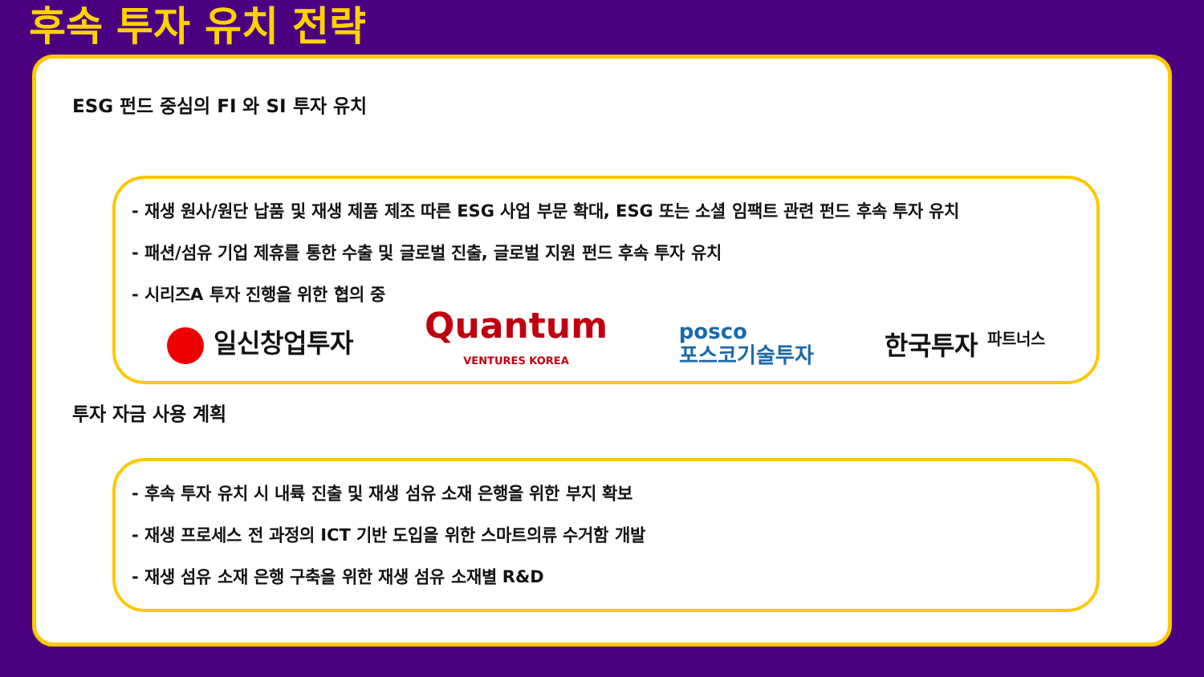후속 투자 유치 전략
ESG 펀드 중심의 FI 와 SI 투자 유치
- 재생 원사/원단 납품 및 재생 제품 제조 따른 ESG 사업 부문 확대, ESG 또는 소셜 임팩트 관련 펀드 후속 투자 유치
- 패션/섬유 기업 제휴를 통한 수출 및 글로벌 진출, 글로벌 지원 펀드 후속 투자 유치
- 시리즈A 투자 진행을 위한 협의 중
일신창업투자
Quantum
VENTURES KOREA
posco
포스코기술투자
한국투자 <sup>파트너스</sup>
투자 자금 사용 계획
- 후속 투자 유치 시 내륙 진출 및 재생 섬유 소재 은행을 위한 부지 확보
- 재생 프로세스 전 과정의 ICT 기반 도입을 위한 스마트의류 수거함 개발
- 재생 섬유 소재 은행 구축을 위한 재생 섬유 소재별 R&D